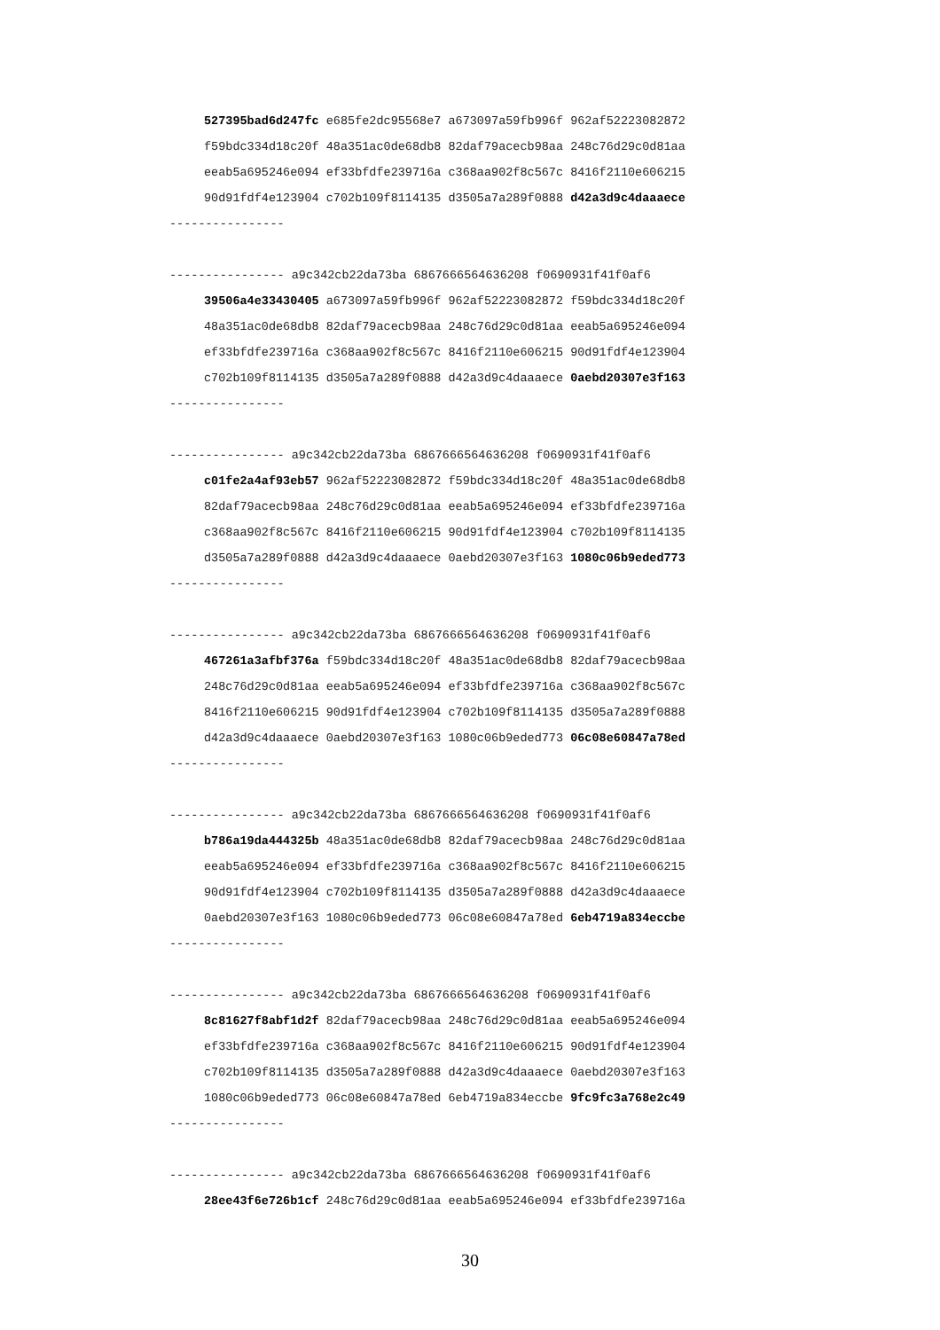527395bad6d247fc e685fe2dc95568e7 a673097a59fb996f 962af52223082872
f59bdc334d18c20f 48a351ac0de68db8 82daf79acecb98aa 248c76d29c0d81aa
eeab5a695246e094 ef33bfdfe239716a c368aa902f8c567c 8416f2110e606215
90d91fdf4e123904 c702b109f8114135 d3505a7a289f0888 d42a3d9c4daaaece
----------------
---------------- a9c342cb22da73ba 6867666564636208 f0690931f41f0af6
39506a4e33430405 a673097a59fb996f 962af52223082872 f59bdc334d18c20f
48a351ac0de68db8 82daf79acecb98aa 248c76d29c0d81aa eeab5a695246e094
ef33bfdfe239716a c368aa902f8c567c 8416f2110e606215 90d91fdf4e123904
c702b109f8114135 d3505a7a289f0888 d42a3d9c4daaaece 0aebd20307e3f163
----------------
---------------- a9c342cb22da73ba 6867666564636208 f0690931f41f0af6
c01fe2a4af93eb57 962af52223082872 f59bdc334d18c20f 48a351ac0de68db8
82daf79acecb98aa 248c76d29c0d81aa eeab5a695246e094 ef33bfdfe239716a
c368aa902f8c567c 8416f2110e606215 90d91fdf4e123904 c702b109f8114135
d3505a7a289f0888 d42a3d9c4daaaece 0aebd20307e3f163 1080c06b9eded773
----------------
---------------- a9c342cb22da73ba 6867666564636208 f0690931f41f0af6
467261a3afbf376a f59bdc334d18c20f 48a351ac0de68db8 82daf79acecb98aa
248c76d29c0d81aa eeab5a695246e094 ef33bfdfe239716a c368aa902f8c567c
8416f2110e606215 90d91fdf4e123904 c702b109f8114135 d3505a7a289f0888
d42a3d9c4daaaece 0aebd20307e3f163 1080c06b9eded773 06c08e60847a78ed
----------------
---------------- a9c342cb22da73ba 6867666564636208 f0690931f41f0af6
b786a19da444325b 48a351ac0de68db8 82daf79acecb98aa 248c76d29c0d81aa
eeab5a695246e094 ef33bfdfe239716a c368aa902f8c567c 8416f2110e606215
90d91fdf4e123904 c702b109f8114135 d3505a7a289f0888 d42a3d9c4daaaece
0aebd20307e3f163 1080c06b9eded773 06c08e60847a78ed 6eb4719a834eccbe
----------------
---------------- a9c342cb22da73ba 6867666564636208 f0690931f41f0af6
8c81627f8abf1d2f 82daf79acecb98aa 248c76d29c0d81aa eeab5a695246e094
ef33bfdfe239716a c368aa902f8c567c 8416f2110e606215 90d91fdf4e123904
c702b109f8114135 d3505a7a289f0888 d42a3d9c4daaaece 0aebd20307e3f163
1080c06b9eded773 06c08e60847a78ed 6eb4719a834eccbe 9fc9fc3a768e2c49
----------------
---------------- a9c342cb22da73ba 6867666564636208 f0690931f41f0af6
28ee43f6e726b1cf 248c76d29c0d81aa eeab5a695246e094 ef33bfdfe239716a
30